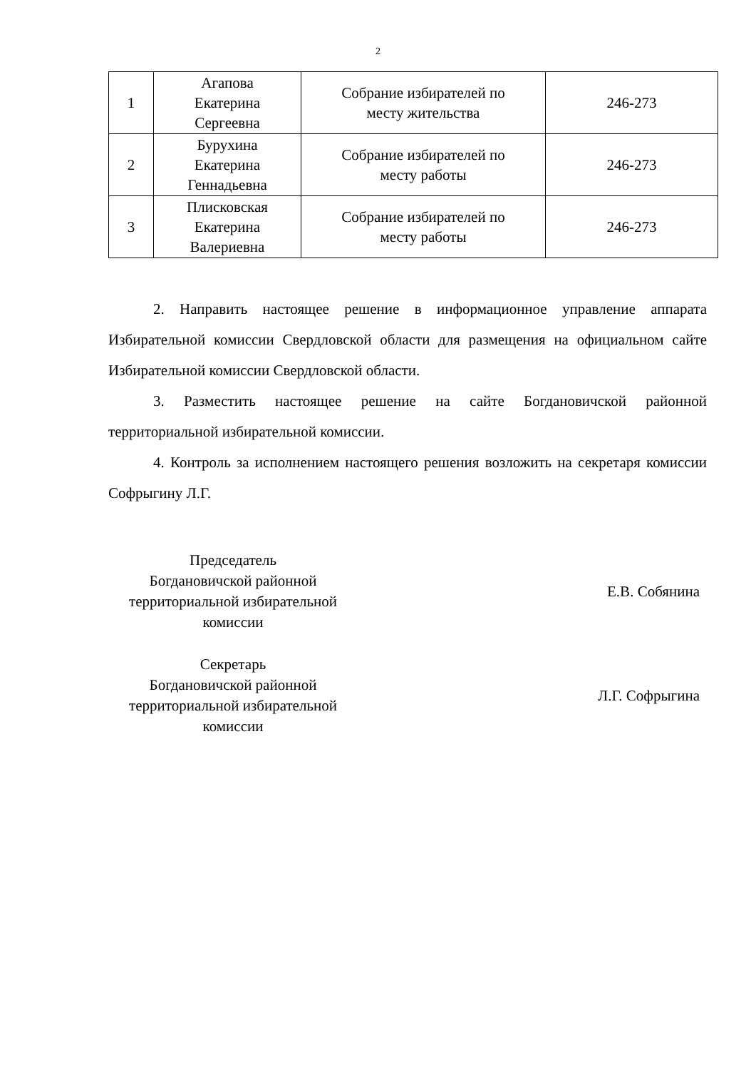2
| 1 | Агапова Екатерина Сергеевна | Собрание избирателей по месту жительства | 246-273 |
| 2 | Бурухина Екатерина Геннадьевна | Собрание избирателей по месту работы | 246-273 |
| 3 | Плисковская Екатерина Валериевна | Собрание избирателей по месту работы | 246-273 |
2. Направить настоящее решение в информационное управление аппарата Избирательной комиссии Свердловской области для размещения на официальном сайте Избирательной комиссии Свердловской области.
3. Разместить настоящее решение на сайте Богдановичской районной территориальной избирательной комиссии.
4. Контроль за исполнением настоящего решения возложить на секретаря комиссии Софрыгину Л.Г.
Председатель
Богдановичской районной
территориальной избирательной
комиссии
Е.В. Собянина
Секретарь
Богдановичской районной
территориальной избирательной
комиссии
Л.Г. Софрыгина